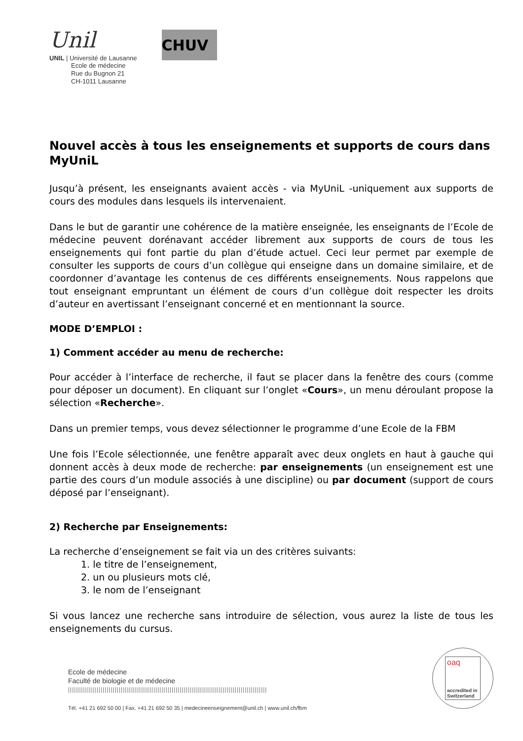Unil
UNIL | Université de Lausanne
Ecole de médecine
Rue du Bugnon 21
CH-1011 Lausanne
CHUV
Nouvel accès à tous les enseignements et supports de cours dans MyUniL
Jusqu’à présent, les enseignants avaient accès - via MyUniL -uniquement aux supports de cours des modules dans lesquels ils intervenaient.
Dans le but de garantir une cohérence de la matière enseignée, les enseignants de l’Ecole de médecine peuvent dorénavant accéder librement aux supports de cours de tous les enseignements qui font partie du plan d’étude actuel. Ceci leur permet par exemple de consulter les supports de cours d’un collègue qui enseigne dans un domaine similaire, et de coordonner d’avantage les contenus de ces différents enseignements. Nous rappelons que tout enseignant empruntant un élément de cours d’un collègue doit respecter les droits d’auteur en avertissant l’enseignant concerné et en mentionnant la source.
MODE D’EMPLOI :
1) Comment accéder au menu de recherche:
Pour accéder à l’interface de recherche, il faut se placer dans la fenêtre des cours (comme pour déposer un document). En cliquant sur l’onglet «Cours», un menu déroulant propose la sélection «Recherche».
Dans un premier temps, vous devez sélectionner le programme d’une Ecole de la FBM
Une fois l’Ecole sélectionnée, une fenêtre apparaît avec deux onglets en haut à gauche qui donnent accès à deux mode de recherche: par enseignements (un enseignement est une partie des cours d’un module associés à une discipline) ou par document (support de cours déposé par l’enseignant).
2) Recherche par Enseignements:
La recherche d’enseignement se fait via un des critères suivants:
1. le titre de l’enseignement,
2. un ou plusieurs mots clé,
3. le nom de l’enseignant
Si vous lancez une recherche sans introduire de sélection, vous aurez la liste de tous les enseignements du cursus.
Ecole de médecine
Faculté de biologie et de médecine
||||||||||||||||||||||||||||||||||||||||||||||||||||||||||||||||||||||||||||||||||||||||||||||||||
Tél. +41 21 692 50 00 | Fax. +41 21 692 50 35 | medecineenseignement@unil.ch | www.unil.ch/fbm
oaq
accredited in Switzerland